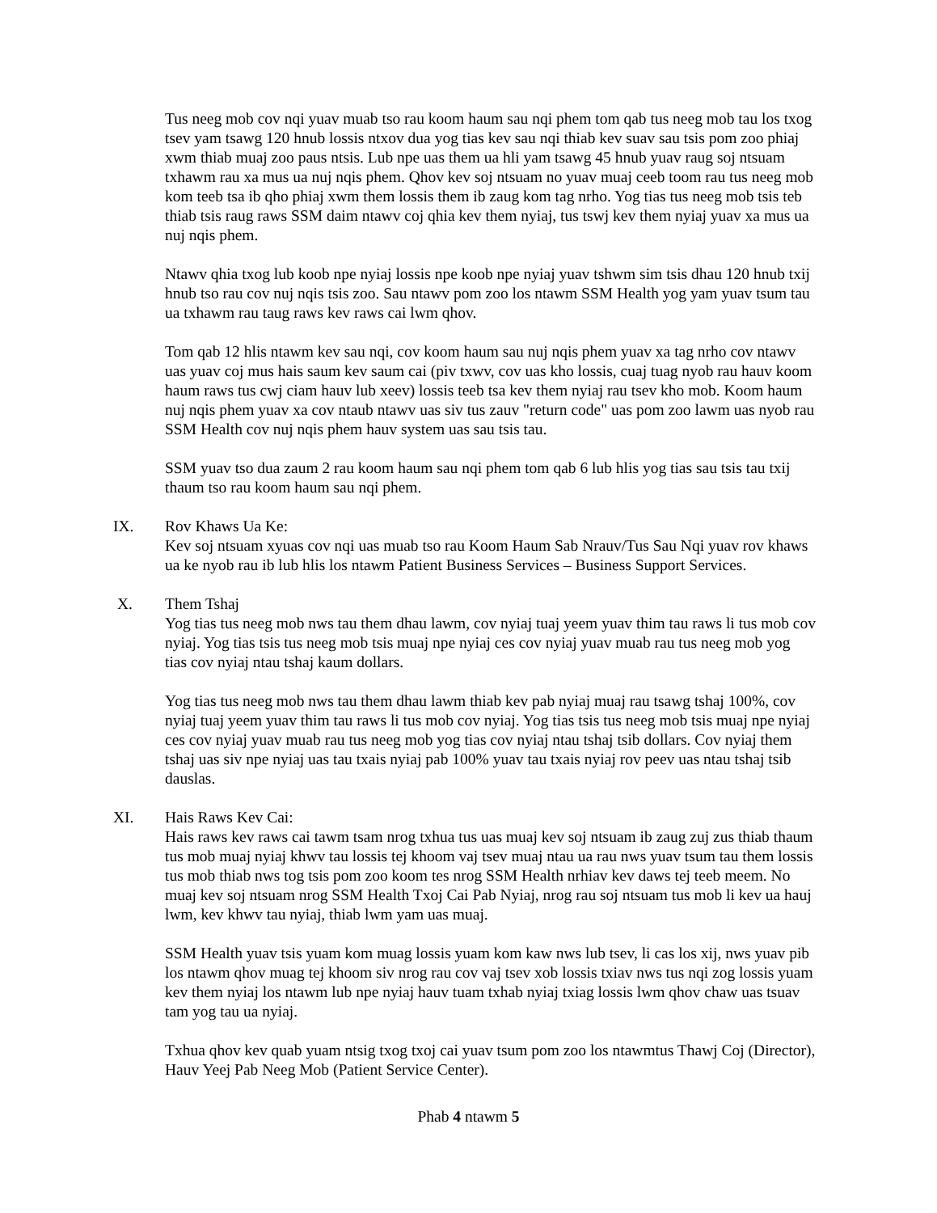Tus neeg mob cov nqi yuav muab tso rau koom haum sau nqi phem tom qab tus neeg mob tau los txog tsev yam tsawg 120 hnub lossis ntxov dua yog tias kev sau nqi thiab kev suav sau tsis pom zoo phiaj xwm thiab muaj zoo paus ntsis. Lub npe uas them ua hli yam tsawg 45 hnub yuav raug soj ntsuam txhawm rau xa mus ua nuj nqis phem. Qhov kev soj ntsuam no yuav muaj ceeb toom rau tus neeg mob kom teeb tsa ib qho phiaj xwm them lossis them ib zaug kom tag nrho. Yog tias tus neeg mob tsis teb thiab tsis raug raws SSM daim ntawv coj qhia kev them nyiaj, tus tswj kev them nyiaj yuav xa mus ua nuj nqis phem.
Ntawv qhia txog lub koob npe nyiaj lossis npe koob npe nyiaj yuav tshwm sim tsis dhau 120 hnub txij hnub tso rau cov nuj nqis tsis zoo. Sau ntawv pom zoo los ntawm SSM Health yog yam yuav tsum tau ua txhawm rau taug raws kev raws cai lwm qhov.
Tom qab 12 hlis ntawm kev sau nqi, cov koom haum sau nuj nqis phem yuav xa tag nrho cov ntawv uas yuav coj mus hais saum kev saum cai (piv txwv, cov uas kho lossis, cuaj tuag nyob rau hauv koom haum raws tus cwj ciam hauv lub xeev) lossis teeb tsa kev them nyiaj rau tsev kho mob. Koom haum nuj nqis phem yuav xa cov ntaub ntawv uas siv tus zauv "return code" uas pom zoo lawm uas nyob rau SSM Health cov nuj nqis phem hauv system uas sau tsis tau.
SSM yuav tso dua zaum 2 rau koom haum sau nqi phem tom qab 6 lub hlis yog tias sau tsis tau txij thaum tso rau koom haum sau nqi phem.
IX. Rov Khaws Ua Ke:
Kev soj ntsuam xyuas cov nqi uas muab tso rau Koom Haum Sab Nrauv/Tus Sau Nqi yuav rov khaws ua ke nyob rau ib lub hlis los ntawm Patient Business Services – Business Support Services.
X. Them Tshaj
Yog tias tus neeg mob nws tau them dhau lawm, cov nyiaj tuaj yeem yuav thim tau raws li tus mob cov nyiaj. Yog tias tsis tus neeg mob tsis muaj npe nyiaj ces cov nyiaj yuav muab rau tus neeg mob yog tias cov nyiaj ntau tshaj kaum dollars.
Yog tias tus neeg mob nws tau them dhau lawm thiab kev pab nyiaj muaj rau tsawg tshaj 100%, cov nyiaj tuaj yeem yuav thim tau raws li tus mob cov nyiaj. Yog tias tsis tus neeg mob tsis muaj npe nyiaj ces cov nyiaj yuav muab rau tus neeg mob yog tias cov nyiaj ntau tshaj tsib dollars. Cov nyiaj them tshaj uas siv npe nyiaj uas tau txais nyiaj pab 100% yuav tau txais nyiaj rov peev uas ntau tshaj tsib dauslas.
XI. Hais Raws Kev Cai:
Hais raws kev raws cai tawm tsam nrog txhua tus uas muaj kev soj ntsuam ib zaug zuj zus thiab thaum tus mob muaj nyiaj khwv tau lossis tej khoom vaj tsev muaj ntau ua rau nws yuav tsum tau them lossis tus mob thiab nws tog tsis pom zoo koom tes nrog SSM Health nrhiav kev daws tej teeb meem. No muaj kev soj ntsuam nrog SSM Health Txoj Cai Pab Nyiaj, nrog rau soj ntsuam tus mob li kev ua hauj lwm, kev khwv tau nyiaj, thiab lwm yam uas muaj.
SSM Health yuav tsis yuam kom muag lossis yuam kom kaw nws lub tsev, li cas los xij, nws yuav pib los ntawm qhov muag tej khoom siv nrog rau cov vaj tsev xob lossis txiav nws tus nqi zog lossis yuam kev them nyiaj los ntawm lub npe nyiaj hauv tuam txhab nyiaj txiag lossis lwm qhov chaw uas tsuav tam yog tau ua nyiaj.
Txhua qhov kev quab yuam ntsig txog txoj cai yuav tsum pom zoo los ntawmtus Thawj Coj (Director), Hauv Yeej Pab Neeg Mob (Patient Service Center).
Phab 4 ntawm 5